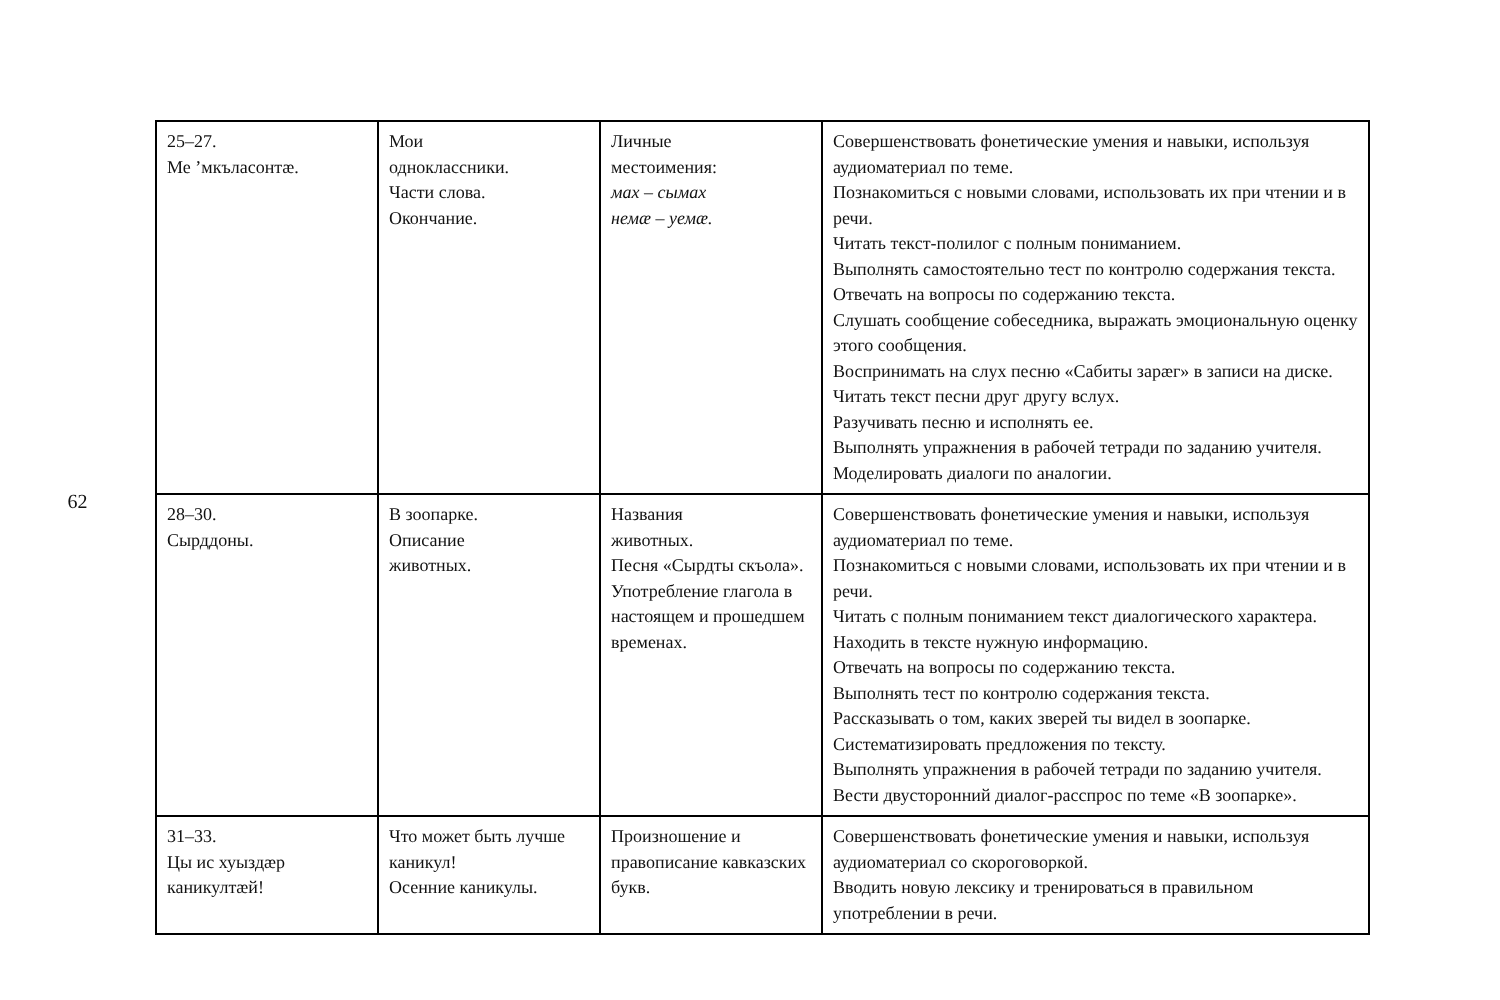62
| 25–27. Ме ’мкъласонтæ. | Мои одноклассники. Части слова. Окончание. | Личные местоимения: мах – сымах немæ – уемæ. | Совершенствовать фонетические умения и навыки, используя аудиоматериал по теме. Познакомиться с новыми словами, использовать их при чтении и в речи. Читать текст-полилог с полным пониманием. Выполнять самостоятельно тест по контролю содержания текста. Отвечать на вопросы по содержанию текста. Слушать сообщение собеседника, выражать эмоциональную оценку этого сообщения. Воспринимать на слух песню «Сабиты зарæг» в записи на диске. Читать текст песни друг другу вслух. Разучивать песню и исполнять ее. Выполнять упражнения в рабочей тетради по заданию учителя. Моделировать диалоги по аналогии. |
| 28–30. Сырддоны. | В зоопарке. Описание животных. | Названия животных. Песня «Сырдты скъола». Употребление глагола в настоящем и прошедшем временах. | Совершенствовать фонетические умения и навыки, используя аудиоматериал по теме. Познакомиться с новыми словами, использовать их при чтении и в речи. Читать с полным пониманием текст диалогического характера. Находить в тексте нужную информацию. Отвечать на вопросы по содержанию текста. Выполнять тест по контролю содержания текста. Рассказывать о том, каких зверей ты видел в зоопарке. Систематизировать предложения по тексту. Выполнять упражнения в рабочей тетради по заданию учителя. Вести двусторонний диалог-расспрос по теме «В зоопарке». |
| 31–33. Цы ис хуыздæр каникултæй! | Что может быть лучше каникул! Осенние каникулы. | Произношение и правописание кавказских букв. | Совершенствовать фонетические умения и навыки, используя аудиоматериал со скороговоркой. Вводить новую лексику и тренироваться в правильном употреблении в речи. |